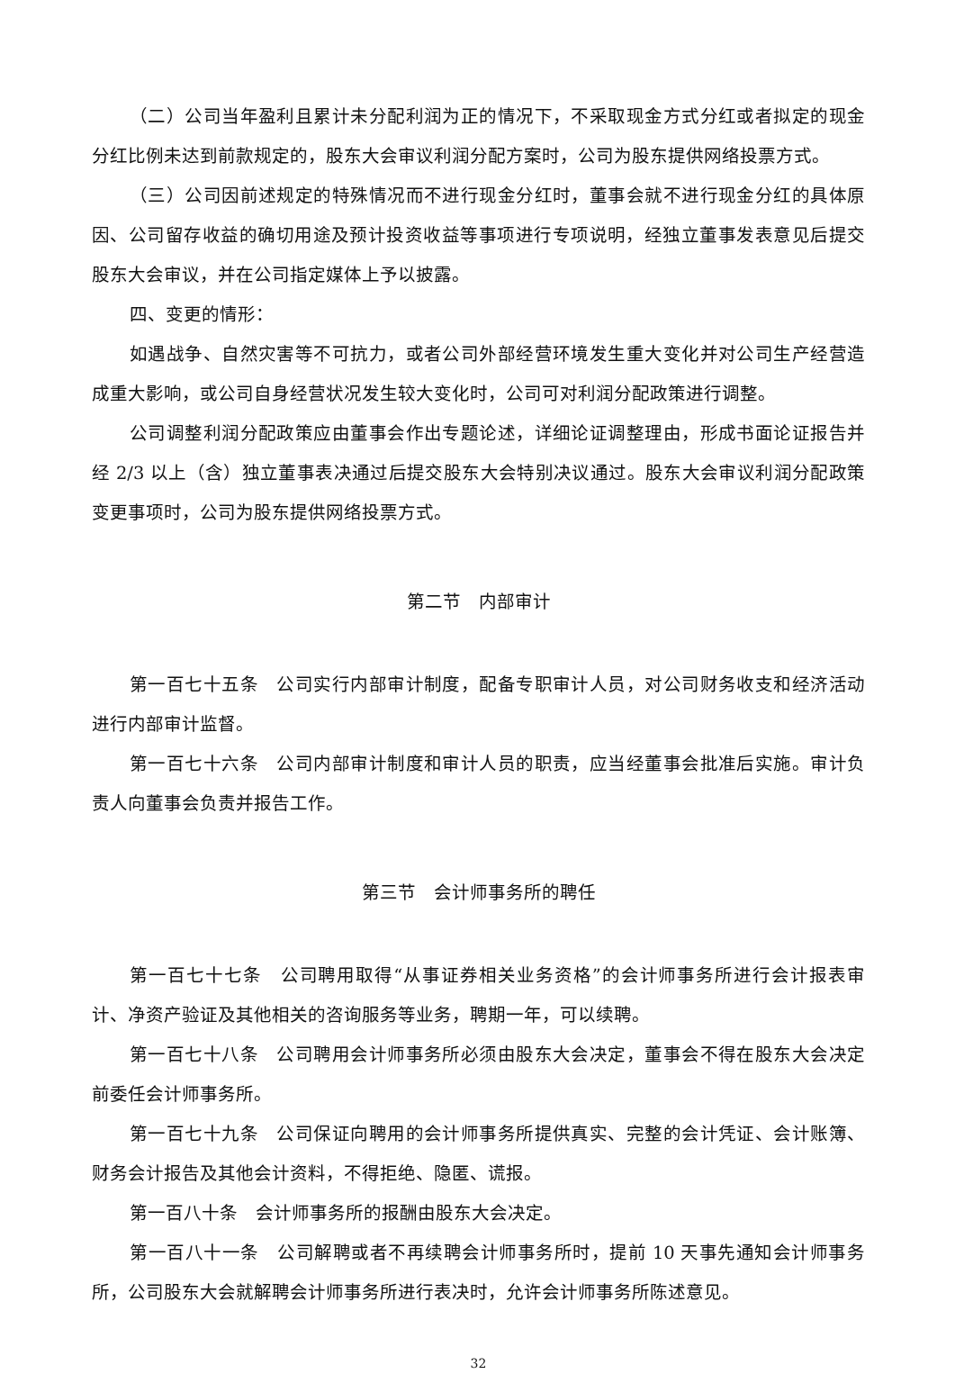（二）公司当年盈利且累计未分配利润为正的情况下，不采取现金方式分红或者拟定的现金分红比例未达到前款规定的，股东大会审议利润分配方案时，公司为股东提供网络投票方式。
（三）公司因前述规定的特殊情况而不进行现金分红时，董事会就不进行现金分红的具体原因、公司留存收益的确切用途及预计投资收益等事项进行专项说明，经独立董事发表意见后提交股东大会审议，并在公司指定媒体上予以披露。
四、变更的情形：
如遇战争、自然灾害等不可抗力，或者公司外部经营环境发生重大变化并对公司生产经营造成重大影响，或公司自身经营状况发生较大变化时，公司可对利润分配政策进行调整。
公司调整利润分配政策应由董事会作出专题论述，详细论证调整理由，形成书面论证报告并经 2/3 以上（含）独立董事表决通过后提交股东大会特别决议通过。股东大会审议利润分配政策变更事项时，公司为股东提供网络投票方式。
第二节　内部审计
第一百七十五条　公司实行内部审计制度，配备专职审计人员，对公司财务收支和经济活动进行内部审计监督。
第一百七十六条　公司内部审计制度和审计人员的职责，应当经董事会批准后实施。审计负责人向董事会负责并报告工作。
第三节　会计师事务所的聘任
第一百七十七条　公司聘用取得“从事证券相关业务资格”的会计师事务所进行会计报表审计、净资产验证及其他相关的咨询服务等业务，聘期一年，可以续聘。
第一百七十八条　公司聘用会计师事务所必须由股东大会决定，董事会不得在股东大会决定前委任会计师事务所。
第一百七十九条　公司保证向聘用的会计师事务所提供真实、完整的会计凭证、会计账簿、财务会计报告及其他会计资料，不得拒绝、隐匿、谎报。
第一百八十条　会计师事务所的报酬由股东大会决定。
第一百八十一条　公司解聘或者不再续聘会计师事务所时，提前 10 天事先通知会计师事务所，公司股东大会就解聘会计师事务所进行表决时，允许会计师事务所陈述意见。
32